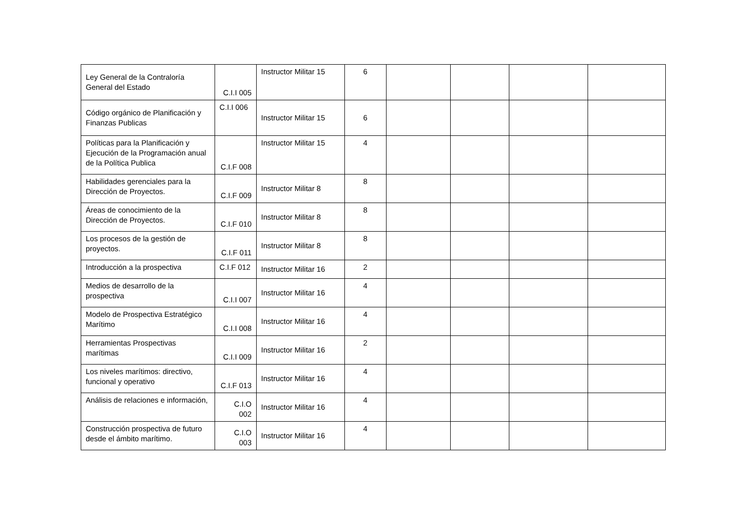| Ley General de la Contraloría General del Estado | C.I.I 005 | Instructor Militar 15 | 6 | | | | |
| Código orgánico de Planificación y Finanzas Publicas | C.I.I 006 | Instructor Militar 15 | 6 | | | | |
| Políticas para la Planificación y Ejecución de la Programación anual de la Política Publica | C.I.F 008 | Instructor Militar 15 | 4 | | | | |
| Habilidades gerenciales para la Dirección de Proyectos. | C.I.F 009 | Instructor Militar 8 | 8 | | | | |
| Áreas de conocimiento de la Dirección de Proyectos. | C.I.F 010 | Instructor Militar 8 | 8 | | | | |
| Los procesos de la gestión de proyectos. | C.I.F 011 | Instructor Militar 8 | 8 | | | | |
| Introducción a la prospectiva | C.I.F 012 | Instructor Militar 16 | 2 | | | | |
| Medios de desarrollo de la prospectiva | C.I.I 007 | Instructor Militar 16 | 4 | | | | |
| Modelo de Prospectiva Estratégico Marítimo | C.I.I 008 | Instructor Militar 16 | 4 | | | | |
| Herramientas Prospectivas marítimas | C.I.I 009 | Instructor Militar 16 | 2 | | | | |
| Los niveles marítimos: directivo, funcional y operativo | C.I.F 013 | Instructor Militar 16 | 4 | | | | |
| Análisis de relaciones e información, | C.I.O 002 | Instructor Militar 16 | 4 | | | | |
| Construcción prospectiva de futuro desde el ámbito marítimo. | C.I.O 003 | Instructor Militar 16 | 4 | | | | |